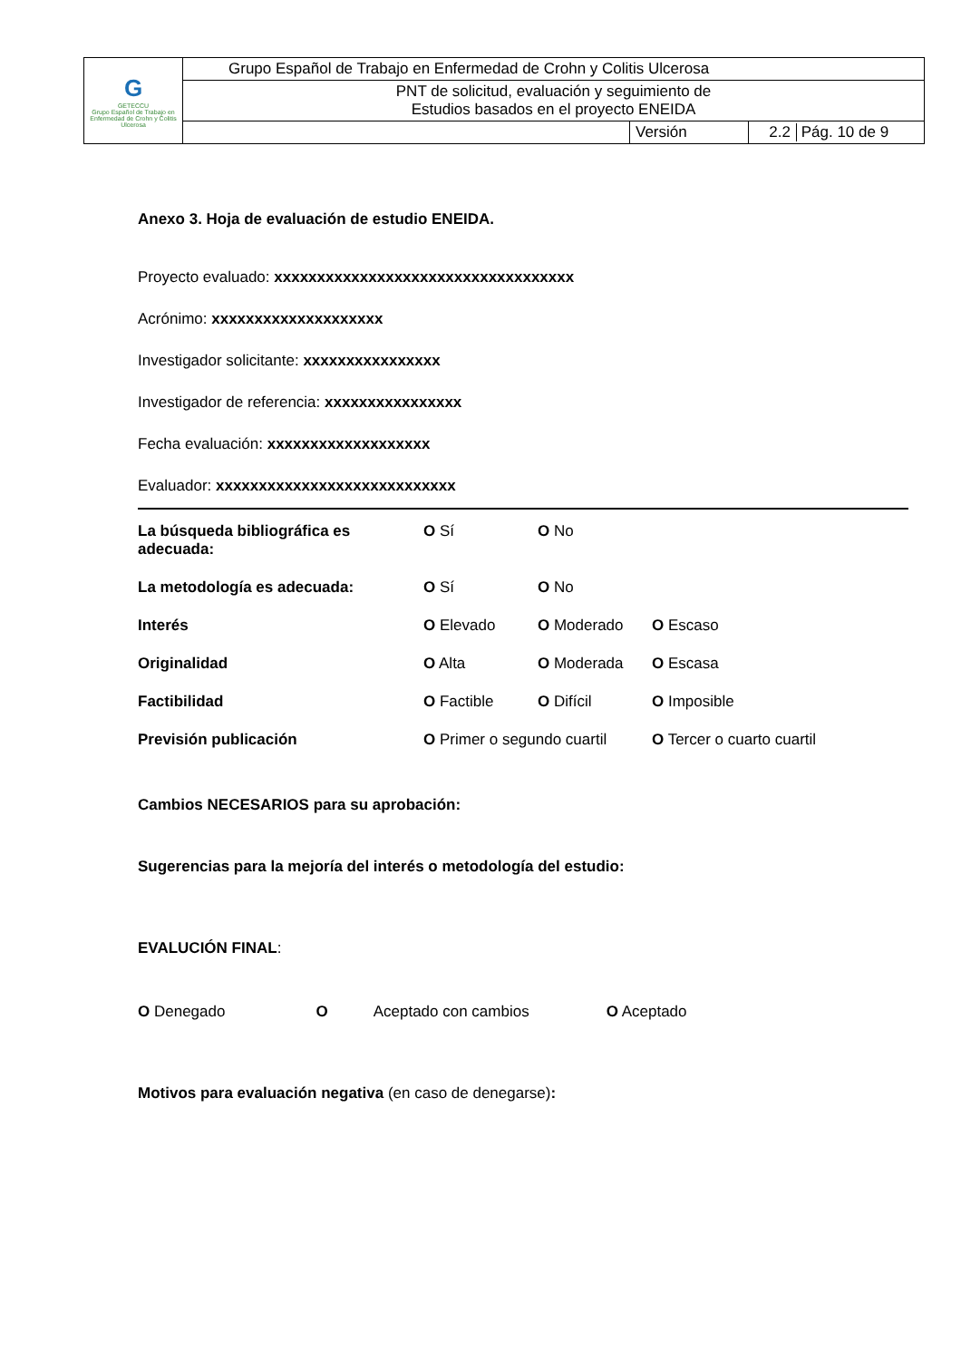| G GETECCU Grupo Español de Trabajo en Enfermedad de Crohn y Colitis Ulcerosa | Grupo Español de Trabajo en Enfermedad de Crohn y Colitis Ulcerosa | | |
| | PNT de solicitud, evaluación y seguimiento de Estudios basados en el proyecto ENEIDA | | |
| | | Versión | 2.2 Pág. 10 de 9 |
Anexo 3. Hoja de evaluación de estudio ENEIDA.
Proyecto evaluado: xxxxxxxxxxxxxxxxxxxxxxxxxxxxxxxxxxx
Acrónimo: xxxxxxxxxxxxxxxxxxxx
Investigador solicitante: xxxxxxxxxxxxxxxx
Investigador de referencia: xxxxxxxxxxxxxxxx
Fecha evaluación: xxxxxxxxxxxxxxxxxxx
Evaluador: xxxxxxxxxxxxxxxxxxxxxxxxxxxx
| La búsqueda bibliográfica es adecuada: | O Sí | O No | |
| La metodología es adecuada: | O Sí | O No | |
| Interés | O Elevado | O Moderado | O Escaso |
| Originalidad | O Alta | O Moderada | O Escasa |
| Factibilidad | O Factible | O Difícil | O Imposible |
| Previsión publicación | O Primer o segundo cuartil | | O Tercer o cuarto cuartil |
Cambios NECESARIOS para su aprobación:
Sugerencias para la mejoría del interés o metodología del estudio:
EVALUCIÓN FINAL:
O Denegado O Aceptado con cambios O Aceptado
Motivos para evaluación negativa (en caso de denegarse):